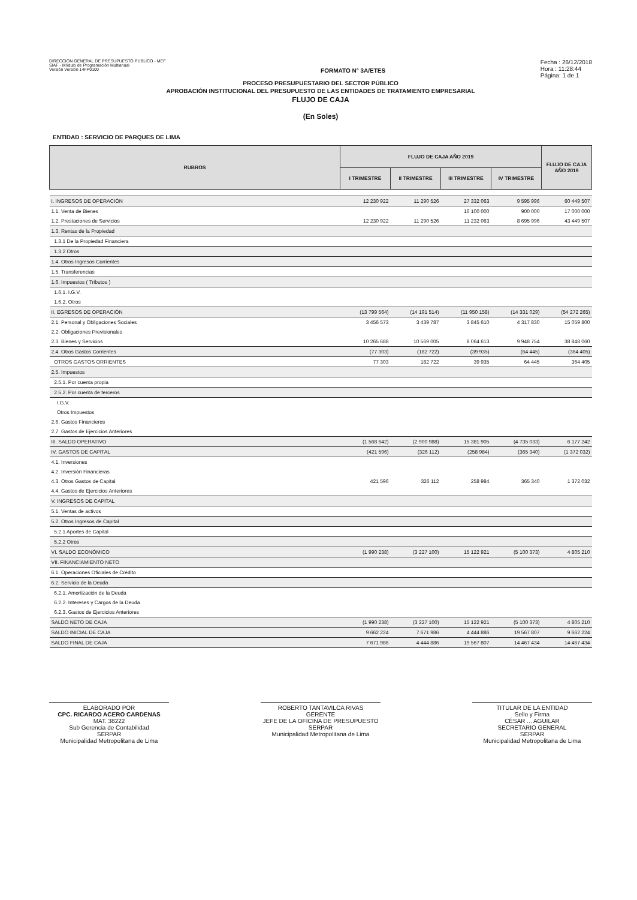DIRECCIÓN GENERAL DE PRESUPUESTO PÚBLICO - MEF
SIAF - Módulo de Programación Multianual
Versión Versión 14FP0100
FORMATO N° 3A/ETES
Fecha : 26/12/2018
Hora : 11:28:44
Página: 1 de 1
PROCESO PRESUPUESTARIO DEL SECTOR PÚBLICO
APROBACIÓN INSTITUCIONAL DEL PRESUPUESTO DE LAS ENTIDADES DE TRATAMIENTO EMPRESARIAL
FLUJO DE CAJA
(En Soles)
ENTIDAD : SERVICIO DE PARQUES DE LIMA
| RUBROS | FLUJO DE CAJA AÑO 2019 | | | | FLUJO DE CAJA AÑO 2019 |
| --- | --- | --- | --- | --- | --- |
| | I TRIMESTRE | II TRIMESTRE | III TRIMESTRE | IV TRIMESTRE | |
| I. INGRESOS DE OPERACIÓN | 12 230 922 | 11 290 526 | 27 332 063 | 9 595 996 | 60 449 507 |
| 1.1. Venta de Bienes | | | 16 100 000 | 900 000 | 17 000 000 |
| 1.2. Prestaciones de Servicios | 12 230 922 | 11 290 526 | 11 232 063 | 8 695 996 | 43 449 507 |
| 1.3. Rentas de la Propiedad | | | | | |
| 1.3.1 De la Propiedad Financiera | | | | | |
| 1.3.2 Otros | | | | | |
| 1.4. Otros Ingresos Corrientes | | | | | |
| 1.5. Transferencias | | | | | |
| 1.6. Impuestos ( Tributos ) | | | | | |
| 1.6.1. I.G.V. | | | | | |
| 1.6.2. Otros | | | | | |
| II. EGRESOS DE OPERACIÓN | (13 799 564) | (14 191 514) | (11 950 158) | (14 331 029) | (54 272 265) |
| 2.1. Personal y Obligaciones Sociales | 3 456 573 | 3 439 787 | 3 845 610 | 4 317 830 | 15 059 800 |
| 2.2. Obligaciones Previsionales | | | | | |
| 2.3. Bienes y Servicios | 10 265 688 | 10 569 005 | 8 064 613 | 9 948 754 | 38 848 060 |
| 2.4. Otros Gastos Corrientes | (77 303) | (182 722) | (39 935) | (64 445) | (364 405) |
| OTROS GASTOS ORRIENTES | 77 303 | 182 722 | 39 935 | 64 445 | 364 405 |
| 2.5. Impuestos | | | | | |
| 2.5.1. Por cuenta propia | | | | | |
| 2.5.2. Por cuenta de terceros | | | | | |
| I.G.V. | | | | | |
| Otros Impuestos | | | | | |
| 2.6. Gastos Financieros | | | | | |
| 2.7. Gastos de Ejercicios Anteriores | | | | | |
| III. SALDO OPERATIVO | (1 568 642) | (2 900 988) | 15 381 905 | (4 735 033) | 6 177 242 |
| IV. GASTOS DE CAPITAL | (421 596) | (326 112) | (258 984) | (365 340) | (1 372 032) |
| 4.1. Inversiones | | | | | |
| 4.2. Inversión Financieras | | | | | |
| 4.3. Otros Gastos de Capital | 421 596 | 326 112 | 258 984 | 365 340 | 1 372 032 |
| 4.4. Gastos de Ejercicios Anteriores | | | | | |
| V. INGRESOS DE CAPITAL | | | | | |
| 5.1. Ventas de activos | | | | | |
| 5.2. Otros Ingresos de Capital | | | | | |
| 5.2.1 Aportes de Capital | | | | | |
| 5.2.2 Otros | | | | | |
| VI. SALDO ECONÓMICO | (1 990 238) | (3 227 100) | 15 122 921 | (5 100 373) | 4 805 210 |
| VII. FINANCIAMIENTO NETO | | | | | |
| 6.1. Operaciones Oficiales de Crédito | | | | | |
| 6.2. Servicio de la Deuda | | | | | |
| 6.2.1. Amortización de la Deuda | | | | | |
| 6.2.2. Intereses y Cargos de la Deuda | | | | | |
| 6.2.3. Gastos de Ejercicios Anteriores | | | | | |
| SALDO NETO DE CAJA | (1 990 238) | (3 227 100) | 15 122 921 | (5 100 373) | 4 805 210 |
| SALDO INICIAL DE CAJA | 9 662 224 | 7 671 986 | 4 444 886 | 19 567 807 | 9 662 224 |
| SALDO FINAL DE CAJA | 7 671 986 | 4 444 886 | 19 567 807 | 14 467 434 | 14 467 434 |
ELABORADO POR
CPC. RICARDO ACERO CARDENAS
MAT. 38222
Sub Gerencia de Contabilidad
SERPAR
Municipalidad Metropolitana de Lima
ROBERTO TANTAVILCA RIVAS
GERENTE
JEFE DE LA OFICINA DE PRESUPUESTO
SERPAR
Municipalidad Metropolitana de Lima
TITULAR DE LA ENTIDAD
Sello y Firma
CÉSAR ... AGUILAR
SECRETARIO GENERAL
SERPAR
Municipalidad Metropolitana de Lima